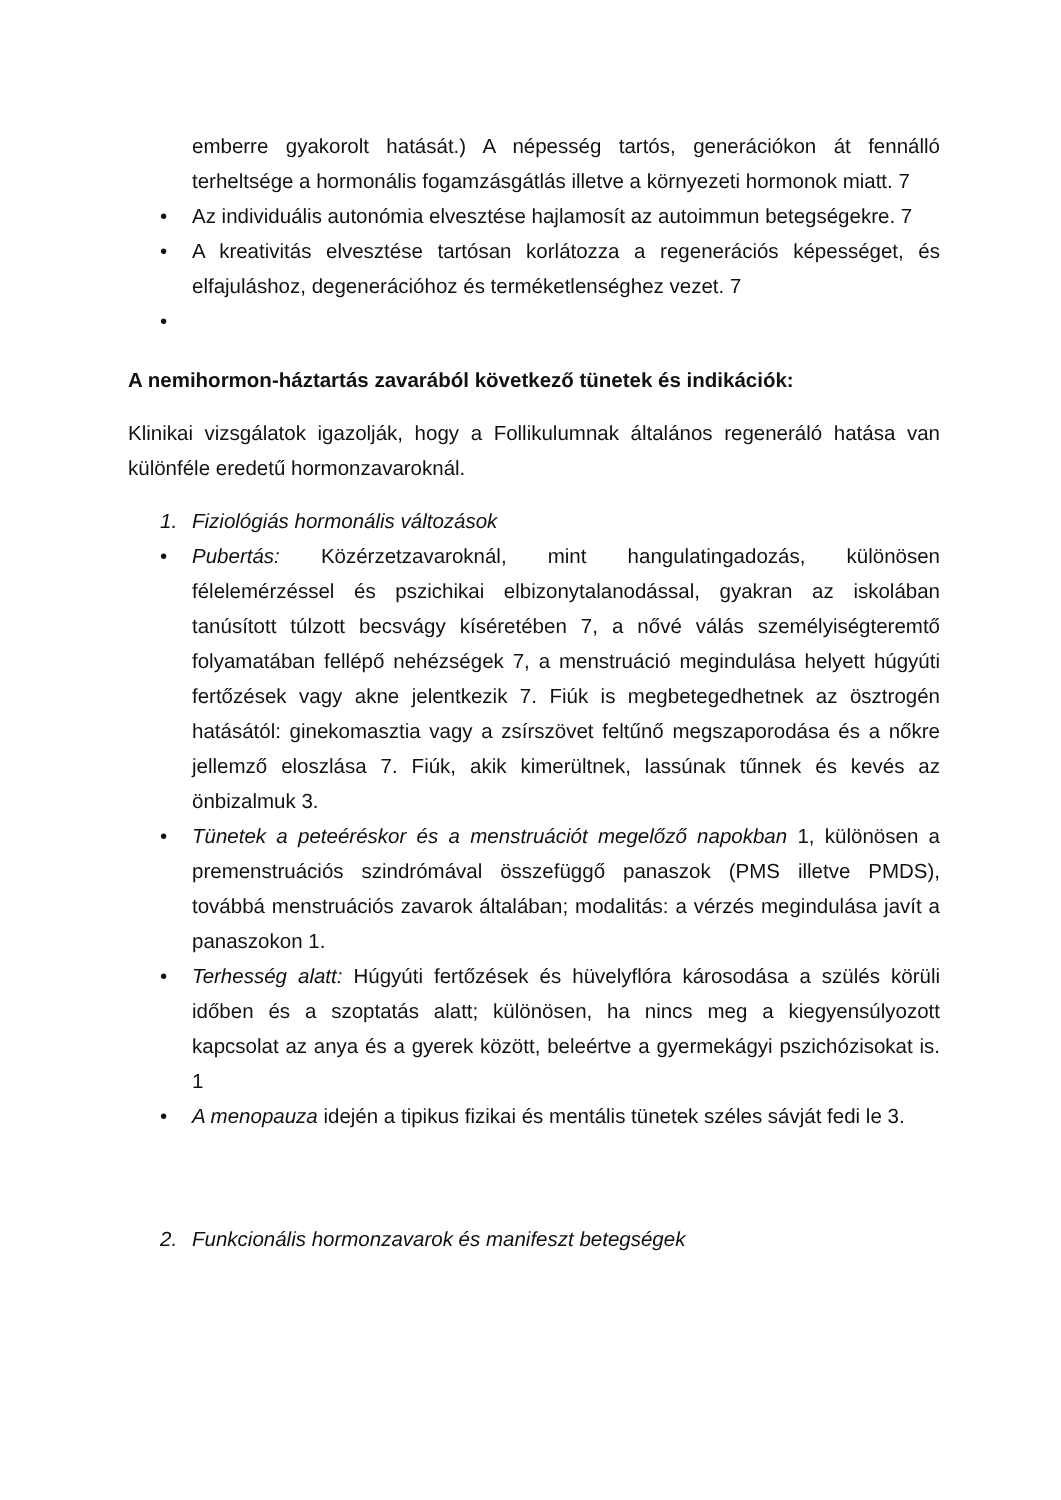emberre gyakorolt hatását.) A népesség tartós, generációkon át fennálló terheltsége a hormonális fogamzásgátlás illetve a környezeti hormonok miatt. 7
• Az individuális autonómia elvesztése hajlamosít az autoimmun betegségekre. 7
• A kreativitás elvesztése tartósan korlátozza a regenerációs képességet, és elfajuláshoz, degenerációhoz és terméketlenséghez vezet. 7
•
A nemihormon-háztartás zavarából következő tünetek és indikációk:
Klinikai vizsgálatok igazolják, hogy a Follikulumnak általános regeneráló hatása van különféle eredetű hormonzavaroknál.
1. Fiziológiás hormonális változások
• Pubertás: Közérzetzavaroknál, mint hangulatingadozás, különösen félelemérzéssel és pszichikai elbizonytalanodással, gyakran az iskolában tanúsított túlzott becsvágy kíséretében 7, a nővé válás személyiségteremtő folyamatában fellépő nehézségek 7, a menstruáció megindulása helyett húgyúti fertőzések vagy akne jelentkezik 7. Fiúk is megbetegedhetnek az ösztrogén hatásától: ginekomasztia vagy a zsírszövet feltűnő megszaporodása és a nőkre jellemző eloszlása 7. Fiúk, akik kimerültnek, lassúnak tűnnek és kevés az önbizalmuk 3.
• Tünetek a peteéréskor és a menstruációt megelőző napokban 1, különösen a premenstruációs szindrómával összefüggő panaszok (PMS illetve PMDS), továbbá menstruációs zavarok általában; modalitás: a vérzés megindulása javít a panaszokon 1.
• Terhesség alatt: Húgyúti fertőzések és hüvelyflóra károsodása a szülés körüli időben és a szoptatás alatt; különösen, ha nincs meg a kiegyensúlyozott kapcsolat az anya és a gyerek között, beleértve a gyermekágyi pszichózisokat is. 1
• A menopauza idején a tipikus fizikai és mentális tünetek széles sávját fedi le 3.
2. Funkcionális hormonzavarok és manifeszt betegségek